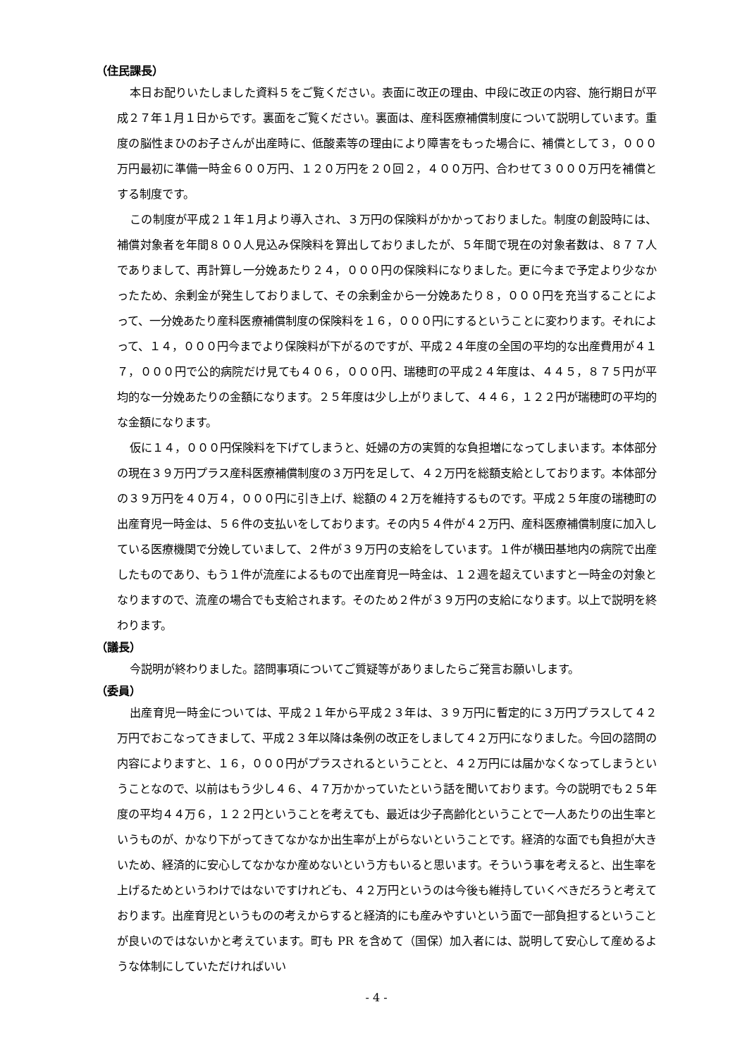（住民課長）
本日お配りいたしました資料５をご覧ください。表面に改正の理由、中段に改正の内容、施行期日が平成２７年１月１日からです。裏面をご覧ください。裏面は、産科医療補償制度について説明しています。重度の脳性まひのお子さんが出産時に、低酸素等の理由により障害をもった場合に、補償として３，０００万円最初に準備一時金６００万円、１２０万円を２０回２，４００万円、合わせて３０００万円を補償とする制度です。
この制度が平成２１年１月より導入され、３万円の保険料がかかっておりました。制度の創設時には、補償対象者を年間８００人見込み保険料を算出しておりましたが、５年間で現在の対象者数は、８７７人でありまして、再計算し一分娩あたり２４，０００円の保険料になりました。更に今まで予定より少なかったため、余剰金が発生しておりまして、その余剰金から一分娩あたり８，０００円を充当することによって、一分娩あたり産科医療補償制度の保険料を１６，０００円にするということに変わります。それによって、１４，０００円今までより保険料が下がるのですが、平成２４年度の全国の平均的な出産費用が４１７，０００円で公的病院だけ見ても４０６，０００円、瑞穂町の平成２４年度は、４４５，８７５円が平均的な一分娩あたりの金額になります。２５年度は少し上がりまして、４４６，１２２円が瑞穂町の平均的な金額になります。
仮に１４，０００円保険料を下げてしまうと、妊婦の方の実質的な負担増になってしまいます。本体部分の現在３９万円プラス産科医療補償制度の３万円を足して、４２万円を総額支給としております。本体部分の３９万円を４０万４，０００円に引き上げ、総額の４２万を維持するものです。平成２５年度の瑞穂町の出産育児一時金は、５６件の支払いをしております。その内５４件が４２万円、産科医療補償制度に加入している医療機関で分娩していまして、２件が３９万円の支給をしています。１件が横田基地内の病院で出産したものであり、もう１件が流産によるもので出産育児一時金は、１２週を超えていますと一時金の対象となりますので、流産の場合でも支給されます。そのため２件が３９万円の支給になります。以上で説明を終わります。
（議長）
今説明が終わりました。諮問事項についてご質疑等がありましたらご発言お願いします。
（委員）
出産育児一時金については、平成２１年から平成２３年は、３９万円に暫定的に３万円プラスして４２万円でおこなってきまして、平成２３年以降は条例の改正をしまして４２万円になりました。今回の諮問の内容によりますと、１６，０００円がプラスされるということと、４２万円には届かなくなってしまうということなので、以前はもう少し４６、４７万かかっていたという話を聞いております。今の説明でも２５年度の平均４４万６，１２２円ということを考えても、最近は少子高齢化ということで一人あたりの出生率というものが、かなり下がってきてなかなか出生率が上がらないということです。経済的な面でも負担が大きいため、経済的に安心してなかなか産めないという方もいると思います。そういう事を考えると、出生率を上げるためというわけではないですけれども、４２万円というのは今後も維持していくべきだろうと考えております。出産育児というものの考えからすると経済的にも産みやすいという面で一部負担するということが良いのではないかと考えています。町も PR を含めて（国保）加入者には、説明して安心して産めるような体制にしていただければいい
- 4 -